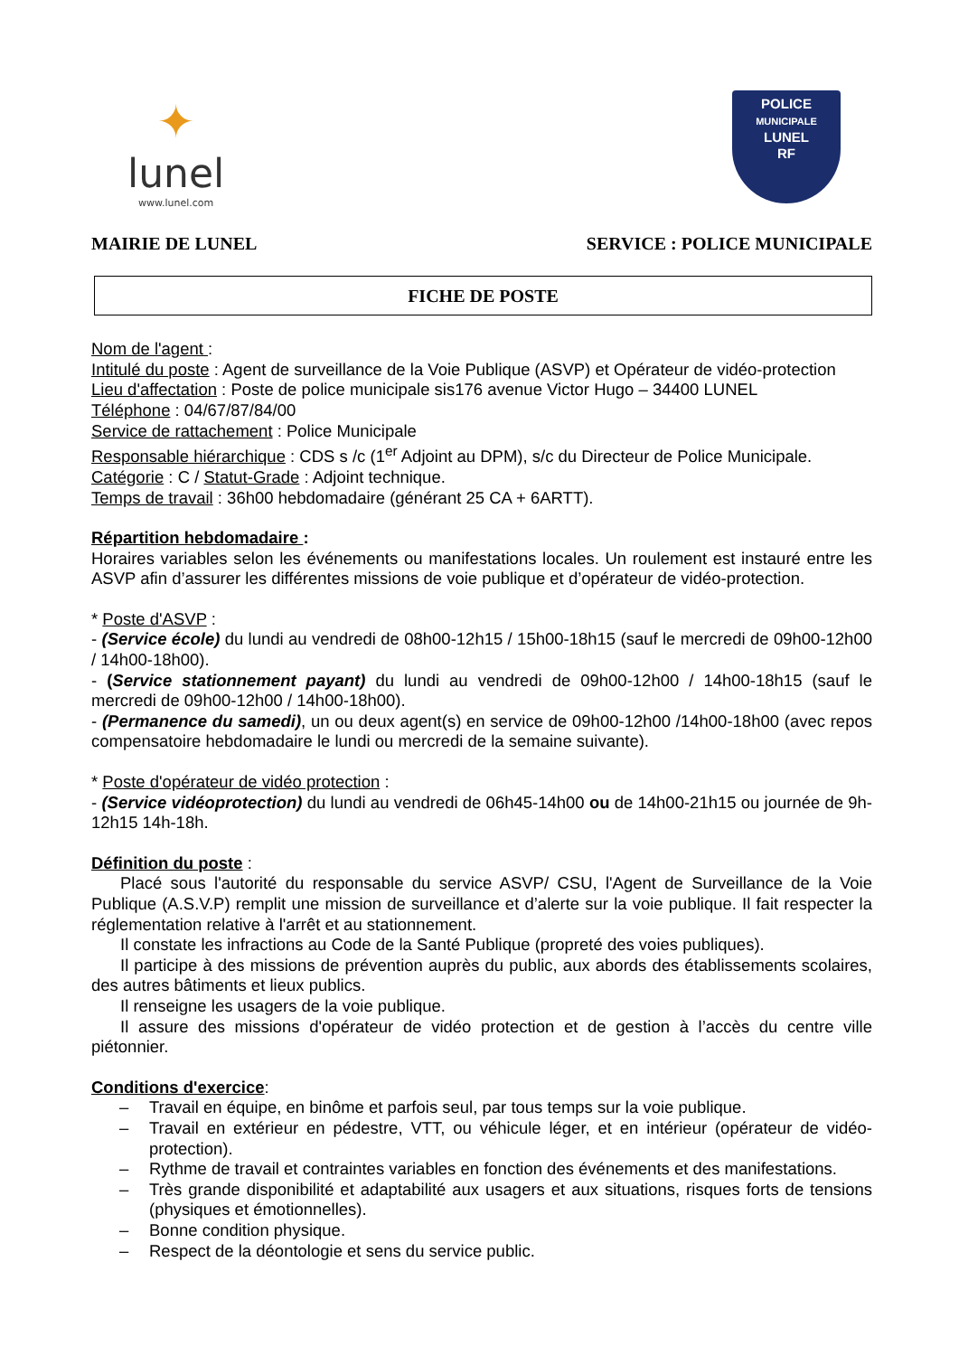✦
lunel
www.lunel.com
POLICE
MUNICIPALE
LUNEL
RF
MAIRIE DE LUNEL SERVICE : POLICE MUNICIPALE
FICHE DE POSTE
Nom de l'agent :
Intitulé du poste : Agent de surveillance de la Voie Publique (ASVP) et Opérateur de vidéo-protection
Lieu d'affectation : Poste de police municipale sis176 avenue Victor Hugo – 34400 LUNEL
Téléphone : 04/67/87/84/00
Service de rattachement : Police Municipale
Responsable hiérarchique : CDS s /c (1<sup>er</sup> Adjoint au DPM), s/c du Directeur de Police Municipale.
Catégorie : C / Statut-Grade : Adjoint technique.
Temps de travail : 36h00 hebdomadaire (générant 25 CA + 6ARTT).
Répartition hebdomadaire :
Horaires variables selon les événements ou manifestations locales. Un roulement est instauré entre les ASVP afin d’assurer les différentes missions de voie publique et d’opérateur de vidéo-protection.
* Poste d'ASVP :
- (Service école) du lundi au vendredi de 08h00-12h15 / 15h00-18h15 (sauf le mercredi de 09h00-12h00 / 14h00-18h00).
- (Service stationnement payant) du lundi au vendredi de 09h00-12h00 / 14h00-18h15 (sauf le mercredi de 09h00-12h00 / 14h00-18h00).
- (Permanence du samedi), un ou deux agent(s) en service de 09h00-12h00 /14h00-18h00 (avec repos compensatoire hebdomadaire le lundi ou mercredi de la semaine suivante).
* Poste d'opérateur de vidéo protection :
- (Service vidéoprotection) du lundi au vendredi de 06h45-14h00 ou de 14h00-21h15 ou journée de 9h-12h15 14h-18h.
Définition du poste :
Placé sous l'autorité du responsable du service ASVP/ CSU, l'Agent de Surveillance de la Voie Publique (A.S.V.P) remplit une mission de surveillance et d’alerte sur la voie publique. Il fait respecter la réglementation relative à l'arrêt et au stationnement.
Il constate les infractions au Code de la Santé Publique (propreté des voies publiques).
Il participe à des missions de prévention auprès du public, aux abords des établissements scolaires, des autres bâtiments et lieux publics.
Il renseigne les usagers de la voie publique.
Il assure des missions d'opérateur de vidéo protection et de gestion à l’accès du centre ville piétonnier.
Conditions d'exercice:
– Travail en équipe, en binôme et parfois seul, par tous temps sur la voie publique.
– Travail en extérieur en pédestre, VTT, ou véhicule léger, et en intérieur (opérateur de vidéo-protection).
– Rythme de travail et contraintes variables en fonction des événements et des manifestations.
– Très grande disponibilité et adaptabilité aux usagers et aux situations, risques forts de tensions (physiques et émotionnelles).
– Bonne condition physique.
– Respect de la déontologie et sens du service public.